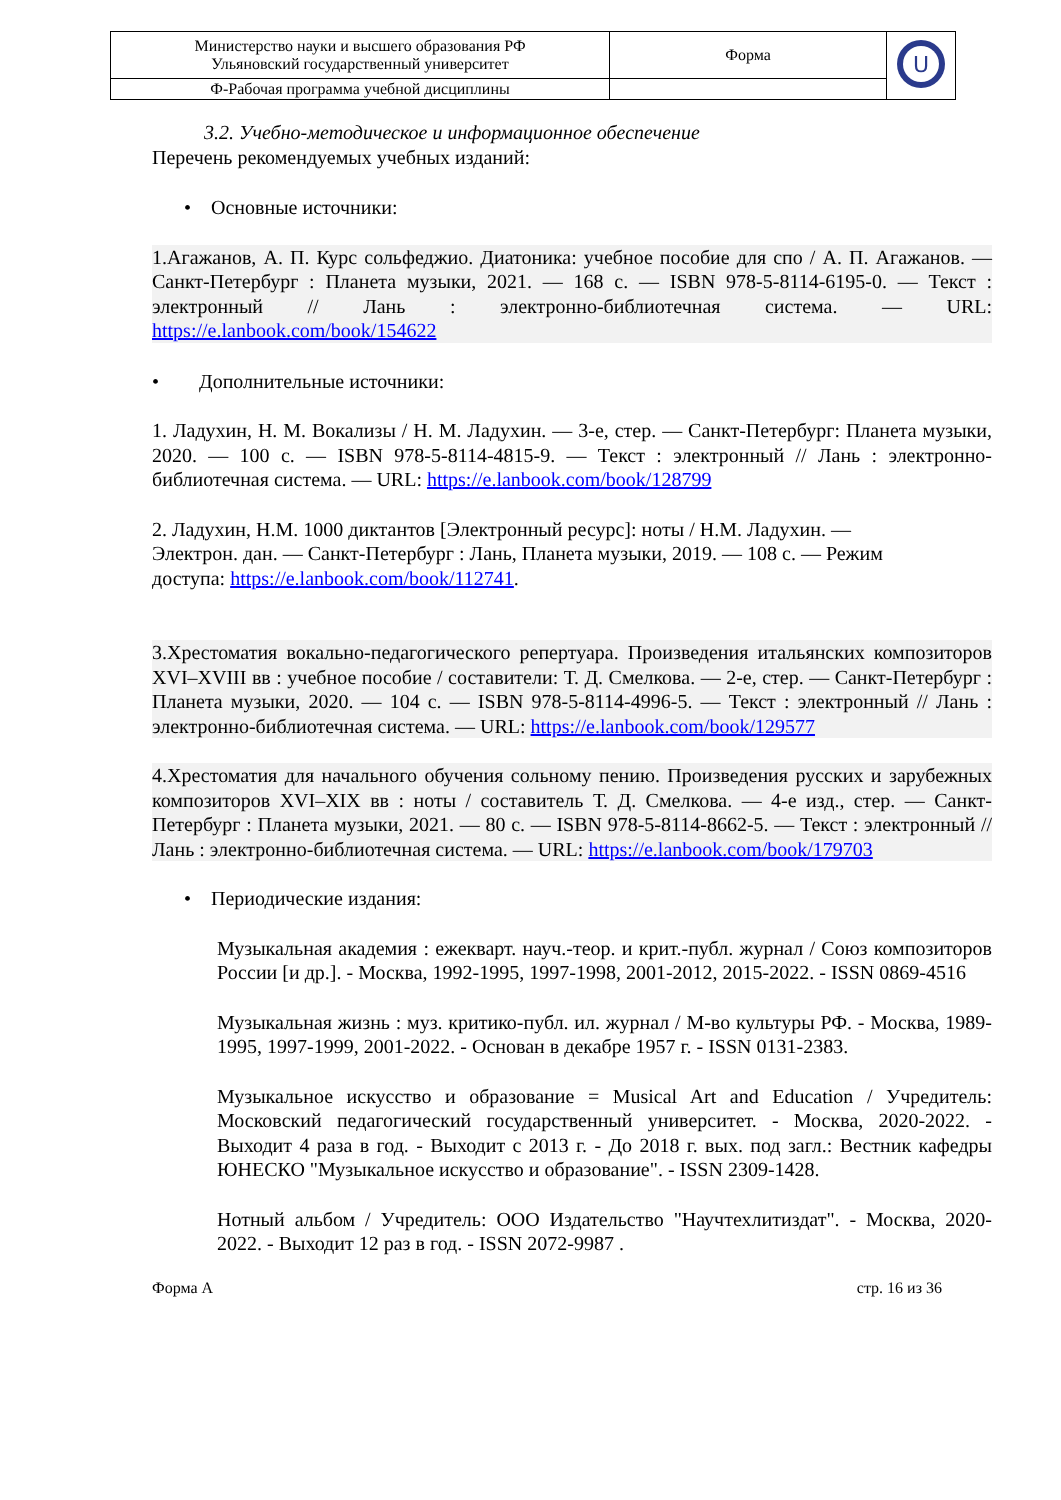| Министерство науки и высшего образования РФ Ульяновский государственный университет | Форма | U |
| Ф-Рабочая программа учебной дисциплины | | |
3.2. Учебно-методическое и информационное обеспечение
Перечень рекомендуемых учебных изданий:
• Основные источники:
1.Агажанов, А. П. Курс сольфеджио. Диатоника: учебное пособие для спо / А. П. Агажанов. — Санкт-Петербург : Планета музыки, 2021. — 168 с. — ISBN 978-5-8114-6195-0. — Текст : электронный // Лань : электронно-библиотечная система. — URL: https://e.lanbook.com/book/154622
• Дополнительные источники:
1. Ладухин, Н. М. Вокализы / Н. М. Ладухин. — 3-е, стер. — Санкт-Петербург: Планета музыки, 2020. — 100 с. — ISBN 978-5-8114-4815-9. — Текст : электронный // Лань : электронно-библиотечная система. — URL: https://e.lanbook.com/book/128799
2. Ладухин, Н.М. 1000 диктантов [Электронный ресурс]: ноты / Н.М. Ладухин. —
Электрон. дан. — Санкт-Петербург : Лань, Планета музыки, 2019. — 108 с. — Режим
доступа: https://e.lanbook.com/book/112741.
3.Хрестоматия вокально-педагогического репертуара. Произведения итальянских композиторов XVI–XVIII вв : учебное пособие / составители: Т. Д. Смелкова. — 2-е, стер. — Санкт-Петербург : Планета музыки, 2020. — 104 с. — ISBN 978-5-8114-4996-5. — Текст : электронный // Лань : электронно-библиотечная система. — URL: https://e.lanbook.com/book/129577
4.Хрестоматия для начального обучения сольному пению. Произведения русских и зарубежных композиторов XVI–XIX вв : ноты / составитель Т. Д. Смелкова. — 4-е изд., стер. — Санкт-Петербург : Планета музыки, 2021. — 80 с. — ISBN 978-5-8114-8662-5. — Текст : электронный // Лань : электронно-библиотечная система. — URL: https://e.lanbook.com/book/179703
• Периодические издания:
Музыкальная академия : ежекварт. науч.-теор. и крит.-публ. журнал / Союз композиторов России [и др.]. - Москва, 1992-1995, 1997-1998, 2001-2012, 2015-2022. - ISSN 0869-4516
Музыкальная жизнь : муз. критико-публ. ил. журнал / М-во культуры РФ. - Москва, 1989-1995, 1997-1999, 2001-2022. - Основан в декабре 1957 г. - ISSN 0131-2383.
Музыкальное искусство и образование = Musical Art and Education / Учредитель: Московский педагогический государственный университет. - Москва, 2020-2022. - Выходит 4 раза в год. - Выходит с 2013 г. - До 2018 г. вых. под загл.: Вестник кафедры ЮНЕСКО "Музыкальное искусство и образование". - ISSN 2309-1428.
Нотный альбом / Учредитель: ООО Издательство "Научтехлитиздат". - Москва, 2020-2022. - Выходит 12 раз в год. - ISSN 2072-9987 .
Форма А стр. 16 из 36